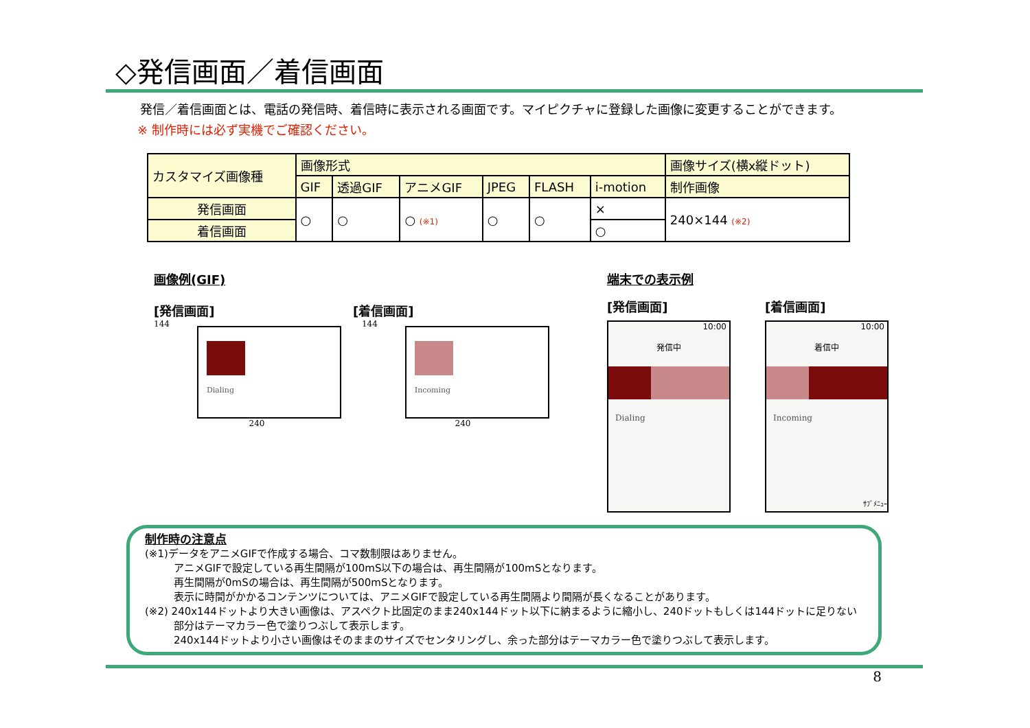◇発信画面／着信画面
発信／着信画面とは、電話の発信時、着信時に表示される画面です。マイピクチャに登録した画像に変更することができます。
※ 制作時には必ず実機でご確認ください。
| カスタマイズ画像種 | 画像形式 | | | | | | 画像サイズ(横x縦ドット) |
| --- | --- | --- | --- | --- | --- | --- | --- |
| | GIF | 透過GIF | アニメGIF | JPEG | FLASH | i-motion | 制作画像 |
| 発信画面 | ○ | ○ | ○ (※1) | ○ | ○ | × | 240×144 (※2) |
| 着信画面 | | | | | | ○ | |
画像例(GIF)
[発信画面] [着信画面]
144
Dialing
144
Incoming
240 240
端末での表示例
[発信画面] [着信画面]
10:00
発信中
Dialing
10:00
着信中
Incoming
ｻﾌﾞﾒﾆｭｰ
制作時の注意点
(※1)データをアニメGIFで作成する場合、コマ数制限はありません。
アニメGIFで設定している再生間隔が100mS以下の場合は、再生間隔が100mSとなります。
再生間隔が0mSの場合は、再生間隔が500mSとなります。
表示に時間がかかるコンテンツについては、アニメGIFで設定している再生間隔より間隔が長くなることがあります。
(※2) 240x144ドットより大きい画像は、アスペクト比固定のまま240x144ドット以下に納まるように縮小し、240ドットもしくは144ドットに足りない
部分はテーマカラー色で塗りつぶして表示します。
240x144ドットより小さい画像はそのままのサイズでセンタリングし、余った部分はテーマカラー色で塗りつぶして表示します。
8